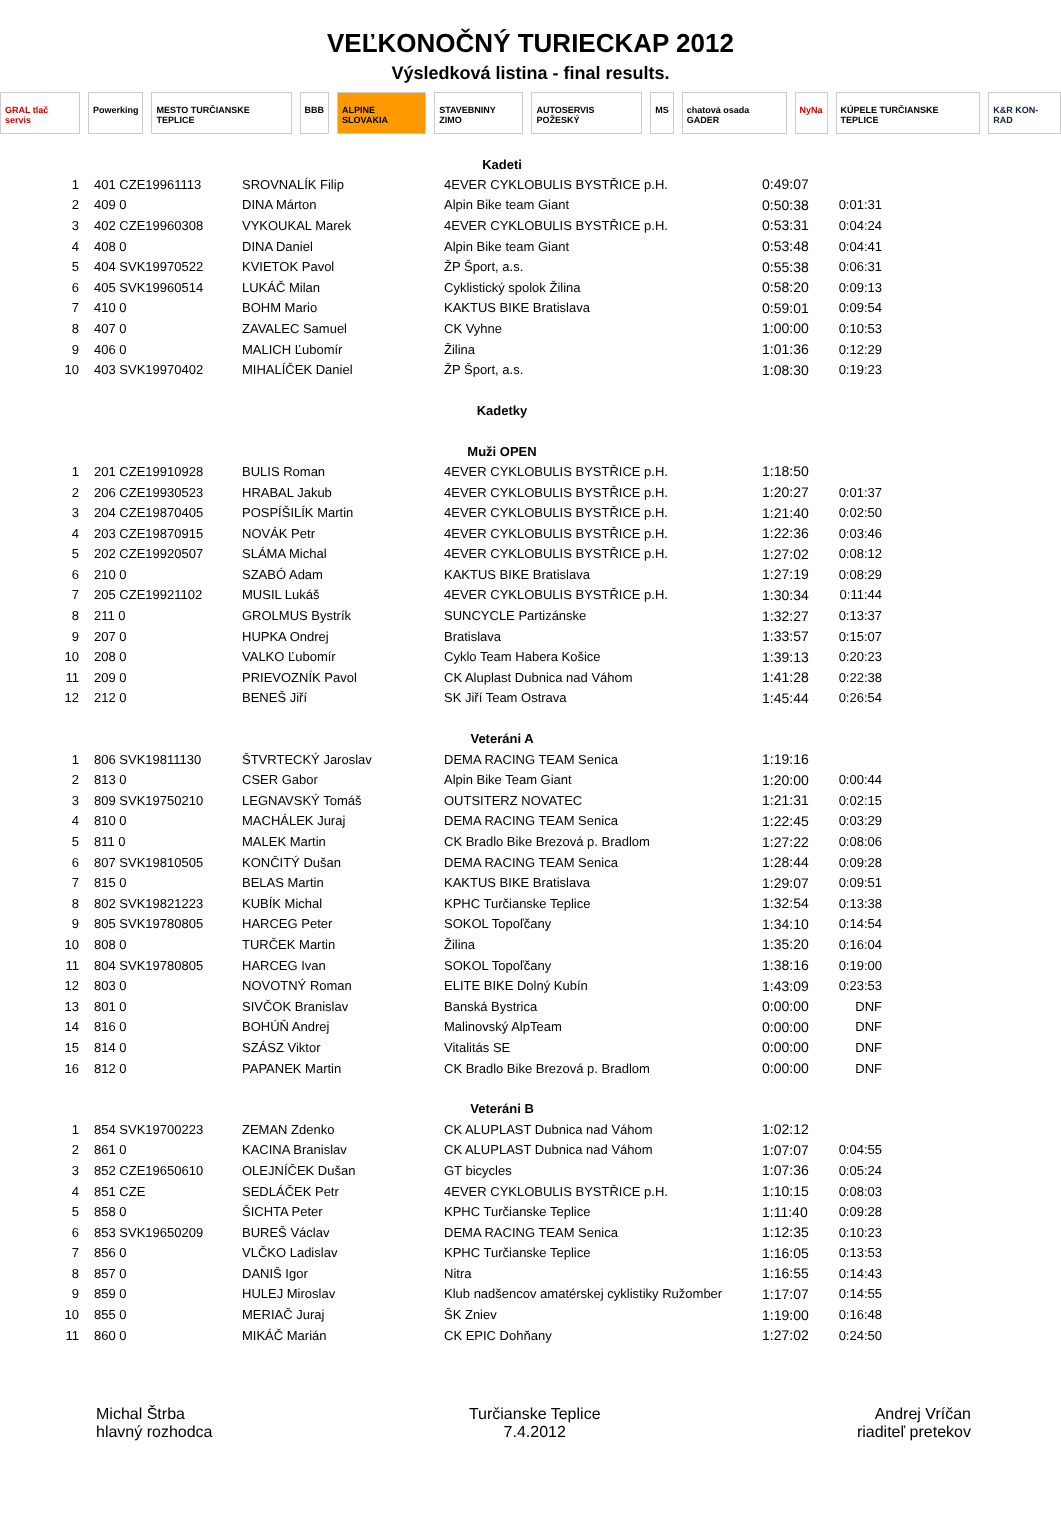VEĽKONOČNÝ TURIECKAP 2012
Výsledková listina - final results.
GRAL tlač servis Powerking MESTO TURČIANSKE TEPLICE BBB ALPINE SLOVAKIA STAVEBNINY ZIMO AUTOSERVIS POŽESKÝ MS chatová osada GADER NyNa KÚPELE TURČIANSKE TEPLICE K&R KON-RAD
| | | Kadeti | | | |
| 1 | 401 CZE19961113 | SROVNALÍK Filip | 4EVER CYKLOBULIS BYSTŘICE p.H. | 0:49:07 | |
| 2 | 409 0 | DINA Márton | Alpin Bike team Giant | 0:50:38 | 0:01:31 |
| 3 | 402 CZE19960308 | VYKOUKAL Marek | 4EVER CYKLOBULIS BYSTŘICE p.H. | 0:53:31 | 0:04:24 |
| 4 | 408 0 | DINA Daniel | Alpin Bike team Giant | 0:53:48 | 0:04:41 |
| 5 | 404 SVK19970522 | KVIETOK Pavol | ŽP Šport, a.s. | 0:55:38 | 0:06:31 |
| 6 | 405 SVK19960514 | LUKÁČ Milan | Cyklistický spolok Žilina | 0:58:20 | 0:09:13 |
| 7 | 410 0 | BOHM Mario | KAKTUS BIKE Bratislava | 0:59:01 | 0:09:54 |
| 8 | 407 0 | ZAVALEC Samuel | CK Vyhne | 1:00:00 | 0:10:53 |
| 9 | 406 0 | MALICH Ľubomír | Žilina | 1:01:36 | 0:12:29 |
| 10 | 403 SVK19970402 | MIHALÍČEK Daniel | ŽP Šport, a.s. | 1:08:30 | 0:19:23 |
| | | Kadetky | | | |
| | | Muži OPEN | | | |
| 1 | 201 CZE19910928 | BULIS Roman | 4EVER CYKLOBULIS BYSTŘICE p.H. | 1:18:50 | |
| 2 | 206 CZE19930523 | HRABAL Jakub | 4EVER CYKLOBULIS BYSTŘICE p.H. | 1:20:27 | 0:01:37 |
| 3 | 204 CZE19870405 | POSPÍŠILÍK Martin | 4EVER CYKLOBULIS BYSTŘICE p.H. | 1:21:40 | 0:02:50 |
| 4 | 203 CZE19870915 | NOVÁK Petr | 4EVER CYKLOBULIS BYSTŘICE p.H. | 1:22:36 | 0:03:46 |
| 5 | 202 CZE19920507 | SLÁMA Michal | 4EVER CYKLOBULIS BYSTŘICE p.H. | 1:27:02 | 0:08:12 |
| 6 | 210 0 | SZABÓ Adam | KAKTUS BIKE Bratislava | 1:27:19 | 0:08:29 |
| 7 | 205 CZE19921102 | MUSIL Lukáš | 4EVER CYKLOBULIS BYSTŘICE p.H. | 1:30:34 | 0:11:44 |
| 8 | 211 0 | GROLMUS Bystrík | SUNCYCLE Partizánske | 1:32:27 | 0:13:37 |
| 9 | 207 0 | HUPKA Ondrej | Bratislava | 1:33:57 | 0:15:07 |
| 10 | 208 0 | VALKO Ľubomír | Cyklo Team Habera Košice | 1:39:13 | 0:20:23 |
| 11 | 209 0 | PRIEVOZNÍK Pavol | CK Aluplast Dubnica nad Váhom | 1:41:28 | 0:22:38 |
| 12 | 212 0 | BENEŠ Jiří | SK Jiří Team Ostrava | 1:45:44 | 0:26:54 |
| | | Veteráni A | | | |
| 1 | 806 SVK19811130 | ŠTVRTECKÝ Jaroslav | DEMA RACING TEAM Senica | 1:19:16 | |
| 2 | 813 0 | CSER Gabor | Alpin Bike Team Giant | 1:20:00 | 0:00:44 |
| 3 | 809 SVK19750210 | LEGNAVSKÝ Tomáš | OUTSITERZ NOVATEC | 1:21:31 | 0:02:15 |
| 4 | 810 0 | MACHÁLEK Juraj | DEMA RACING TEAM Senica | 1:22:45 | 0:03:29 |
| 5 | 811 0 | MALEK Martin | CK Bradlo Bike Brezová p. Bradlom | 1:27:22 | 0:08:06 |
| 6 | 807 SVK19810505 | KONČITÝ Dušan | DEMA RACING TEAM Senica | 1:28:44 | 0:09:28 |
| 7 | 815 0 | BELAS Martin | KAKTUS BIKE Bratislava | 1:29:07 | 0:09:51 |
| 8 | 802 SVK19821223 | KUBÍK Michal | KPHC Turčianske Teplice | 1:32:54 | 0:13:38 |
| 9 | 805 SVK19780805 | HARCEG Peter | SOKOL Topoľčany | 1:34:10 | 0:14:54 |
| 10 | 808 0 | TURČEK Martin | Žilina | 1:35:20 | 0:16:04 |
| 11 | 804 SVK19780805 | HARCEG Ivan | SOKOL Topoľčany | 1:38:16 | 0:19:00 |
| 12 | 803 0 | NOVOTNÝ Roman | ELITE BIKE Dolný Kubín | 1:43:09 | 0:23:53 |
| 13 | 801 0 | SIVČOK Branislav | Banská Bystrica | 0:00:00 | DNF |
| 14 | 816 0 | BOHÚŇ Andrej | Malinovský AlpTeam | 0:00:00 | DNF |
| 15 | 814 0 | SZÁSZ Viktor | Vitalitás SE | 0:00:00 | DNF |
| 16 | 812 0 | PAPANEK Martin | CK Bradlo Bike Brezová p. Bradlom | 0:00:00 | DNF |
| | | Veteráni B | | | |
| 1 | 854 SVK19700223 | ZEMAN Zdenko | CK ALUPLAST Dubnica nad Váhom | 1:02:12 | |
| 2 | 861 0 | KACINA Branislav | CK ALUPLAST Dubnica nad Váhom | 1:07:07 | 0:04:55 |
| 3 | 852 CZE19650610 | OLEJNÍČEK Dušan | GT bicycles | 1:07:36 | 0:05:24 |
| 4 | 851 CZE | SEDLÁČEK Petr | 4EVER CYKLOBULIS BYSTŘICE p.H. | 1:10:15 | 0:08:03 |
| 5 | 858 0 | ŠICHTA Peter | KPHC Turčianske Teplice | 1:11:40 | 0:09:28 |
| 6 | 853 SVK19650209 | BUREŠ Václav | DEMA RACING TEAM Senica | 1:12:35 | 0:10:23 |
| 7 | 856 0 | VLČKO Ladislav | KPHC Turčianske Teplice | 1:16:05 | 0:13:53 |
| 8 | 857 0 | DANIŠ Igor | Nitra | 1:16:55 | 0:14:43 |
| 9 | 859 0 | HULEJ Miroslav | Klub nadšencov amatérskej cyklistiky Ružomber | 1:17:07 | 0:14:55 |
| 10 | 855 0 | MERIAČ Juraj | ŠK Zniev | 1:19:00 | 0:16:48 |
| 11 | 860 0 | MIKÁČ Marián | CK EPIC Dohňany | 1:27:02 | 0:24:50 |
Michal Štrba
hlavný rozhodca
Turčianske Teplice
7.4.2012
Andrej Vríčan
riaditeľ pretekov